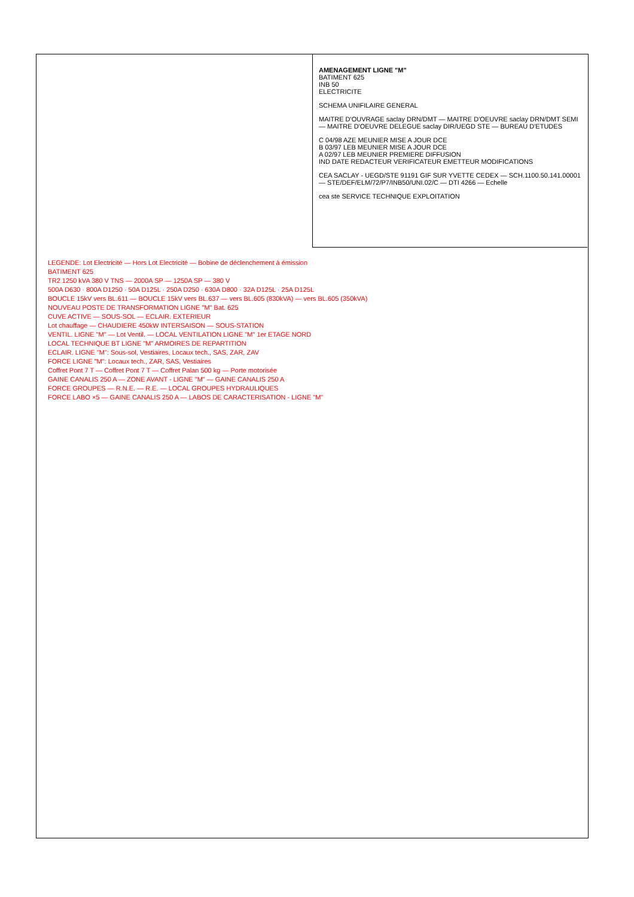AMENAGEMENT LIGNE "M"
BATIMENT 625
INB 50
ELECTRICITE
SCHEMA UNIFILAIRE GENERAL
MAITRE D'OUVRAGE saclay DRN/DMT — MAITRE D'OEUVRE saclay DRN/DMT SEMI — MAITRE D'OEUVRE DELEGUE saclay DIR/UEGD STE — BUREAU D'ETUDES
C 04/98 AZE MEUNIER MISE A JOUR DCE
B 03/97 LEB MEUNIER MISE A JOUR DCE
A 02/97 LEB MEUNIER PREMIERE DIFFUSION
IND DATE REDACTEUR VERIFICATEUR EMETTEUR MODIFICATIONS
CEA SACLAY - UEGD/STE 91191 GIF SUR YVETTE CEDEX — SCH.1100.50.141.00001 — STE/DEF/ELM/72/P7/INB50/UNI.02/C — DTI 4266 — Echelle
cea ste SERVICE TECHNIQUE EXPLOITATION
LEGENDE: Lot Electricité — Hors Lot Electricité — Bobine de déclenchement à émission
BATIMENT 625
TR2 1250 kVA 380 V TNS — 2000A SP — 1250A SP — 380 V
500A D630 · 800A D1250 · 50A D125L · 250A D250 · 630A D800 · 32A D125L · 25A D125L
BOUCLE 15kV vers BL.611 — BOUCLE 15kV vers BL.637 — vers BL.605 (830kVA) — vers BL.605 (350kVA)
NOUVEAU POSTE DE TRANSFORMATION LIGNE "M" Bat. 625
CUVE ACTIVE — SOUS-SOL — ECLAIR. EXTERIEUR
Lot chauffage — CHAUDIERE 450kW INTERSAISON — SOUS-STATION
VENTIL. LIGNE "M" — Lot Ventil. — LOCAL VENTILATION LIGNE "M" 1er ETAGE NORD
LOCAL TECHNIQUE BT LIGNE "M" ARMOIRES DE REPARTITION
ECLAIR. LIGNE "M": Sous-sol, Vestiaires, Locaux tech., SAS, ZAR, ZAV
FORCE LIGNE "M": Locaux tech., ZAR, SAS, Vestiaires
Coffret Pont 7 T — Coffret Pont 7 T — Coffret Palan 500 kg — Porte motorisée
GAINE CANALIS 250 A — ZONE AVANT - LIGNE "M" — GAINE CANALIS 250 A
FORCE GROUPES — R.N.E. — R.E. — LOCAL GROUPES HYDRAULIQUES
FORCE LABO ×5 — GAINE CANALIS 250 A — LABOS DE CARACTERISATION - LIGNE "M"